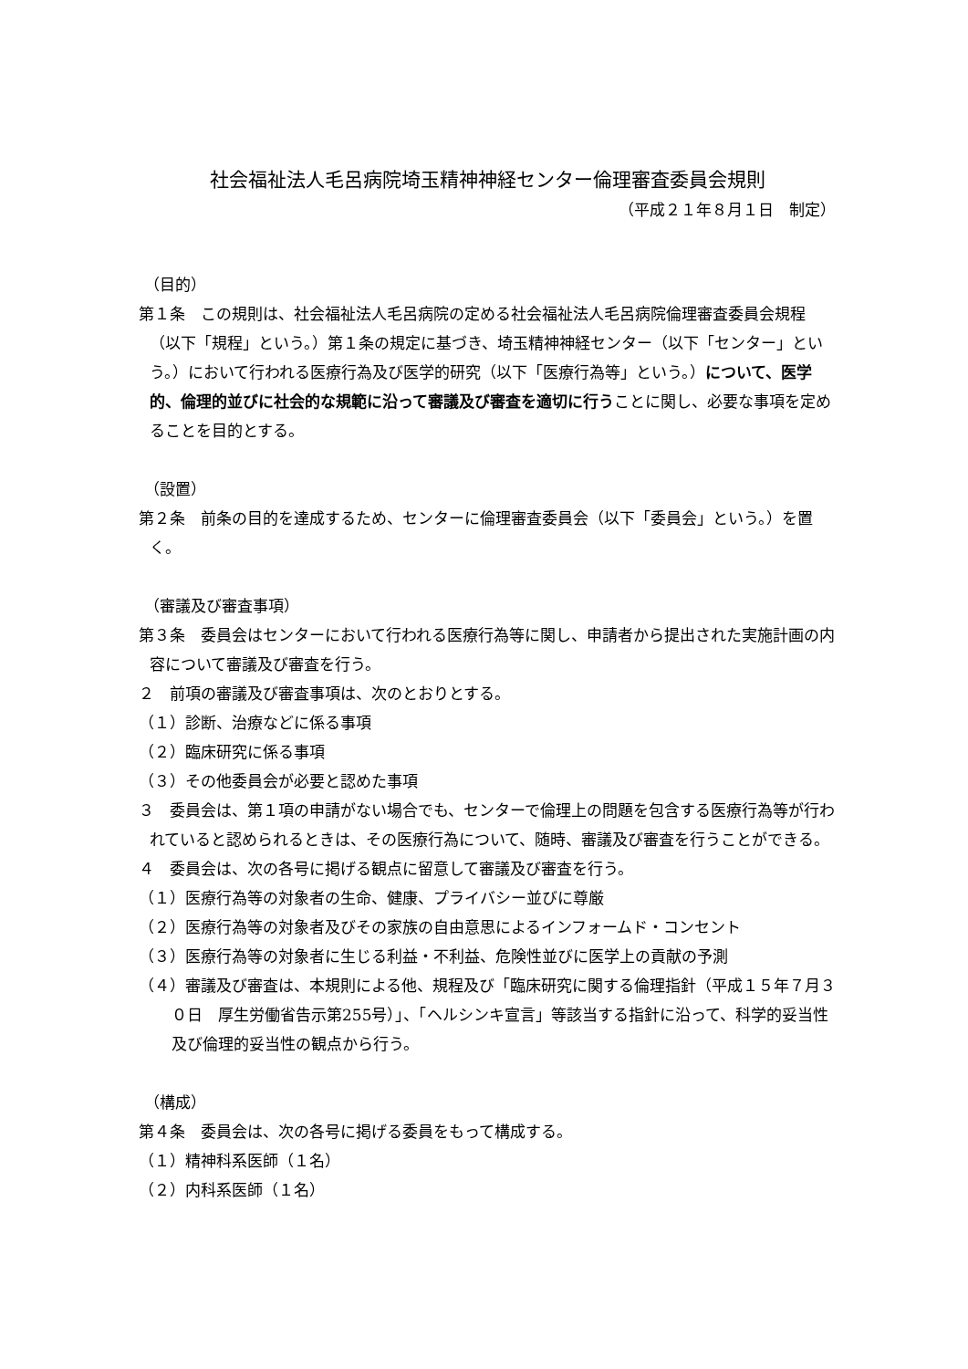社会福祉法人毛呂病院埼玉精神神経センター倫理審査委員会規則
（平成２１年８月１日　制定）
（目的）
第１条　この規則は、社会福祉法人毛呂病院の定める社会福祉法人毛呂病院倫理審査委員会規程（以下「規程」という。）第１条の規定に基づき、埼玉精神神経センター（以下「センター」という。）において行われる医療行為及び医学的研究（以下「医療行為等」という。）について、医学的、倫理的並びに社会的な規範に沿って審議及び審査を適切に行うことに関し、必要な事項を定めることを目的とする。
（設置）
第２条　前条の目的を達成するため、センターに倫理審査委員会（以下「委員会」という。）を置く。
（審議及び審査事項）
第３条　委員会はセンターにおいて行われる医療行為等に関し、申請者から提出された実施計画の内容について審議及び審査を行う。
２　前項の審議及び審査事項は、次のとおりとする。
（１）診断、治療などに係る事項
（２）臨床研究に係る事項
（３）その他委員会が必要と認めた事項
３　委員会は、第１項の申請がない場合でも、センターで倫理上の問題を包含する医療行為等が行われていると認められるときは、その医療行為について、随時、審議及び審査を行うことができる。
４　委員会は、次の各号に掲げる観点に留意して審議及び審査を行う。
（１）医療行為等の対象者の生命、健康、プライバシー並びに尊厳
（２）医療行為等の対象者及びその家族の自由意思によるインフォームド・コンセント
（３）医療行為等の対象者に生じる利益・不利益、危険性並びに医学上の貢献の予測
（４）審議及び審査は、本規則による他、規程及び「臨床研究に関する倫理指針（平成１５年７月３０日　厚生労働省告示第255号）」、「ヘルシンキ宣言」等該当する指針に沿って、科学的妥当性及び倫理的妥当性の観点から行う。
（構成）
第４条　委員会は、次の各号に掲げる委員をもって構成する。
（１）精神科系医師（１名）
（２）内科系医師（１名）